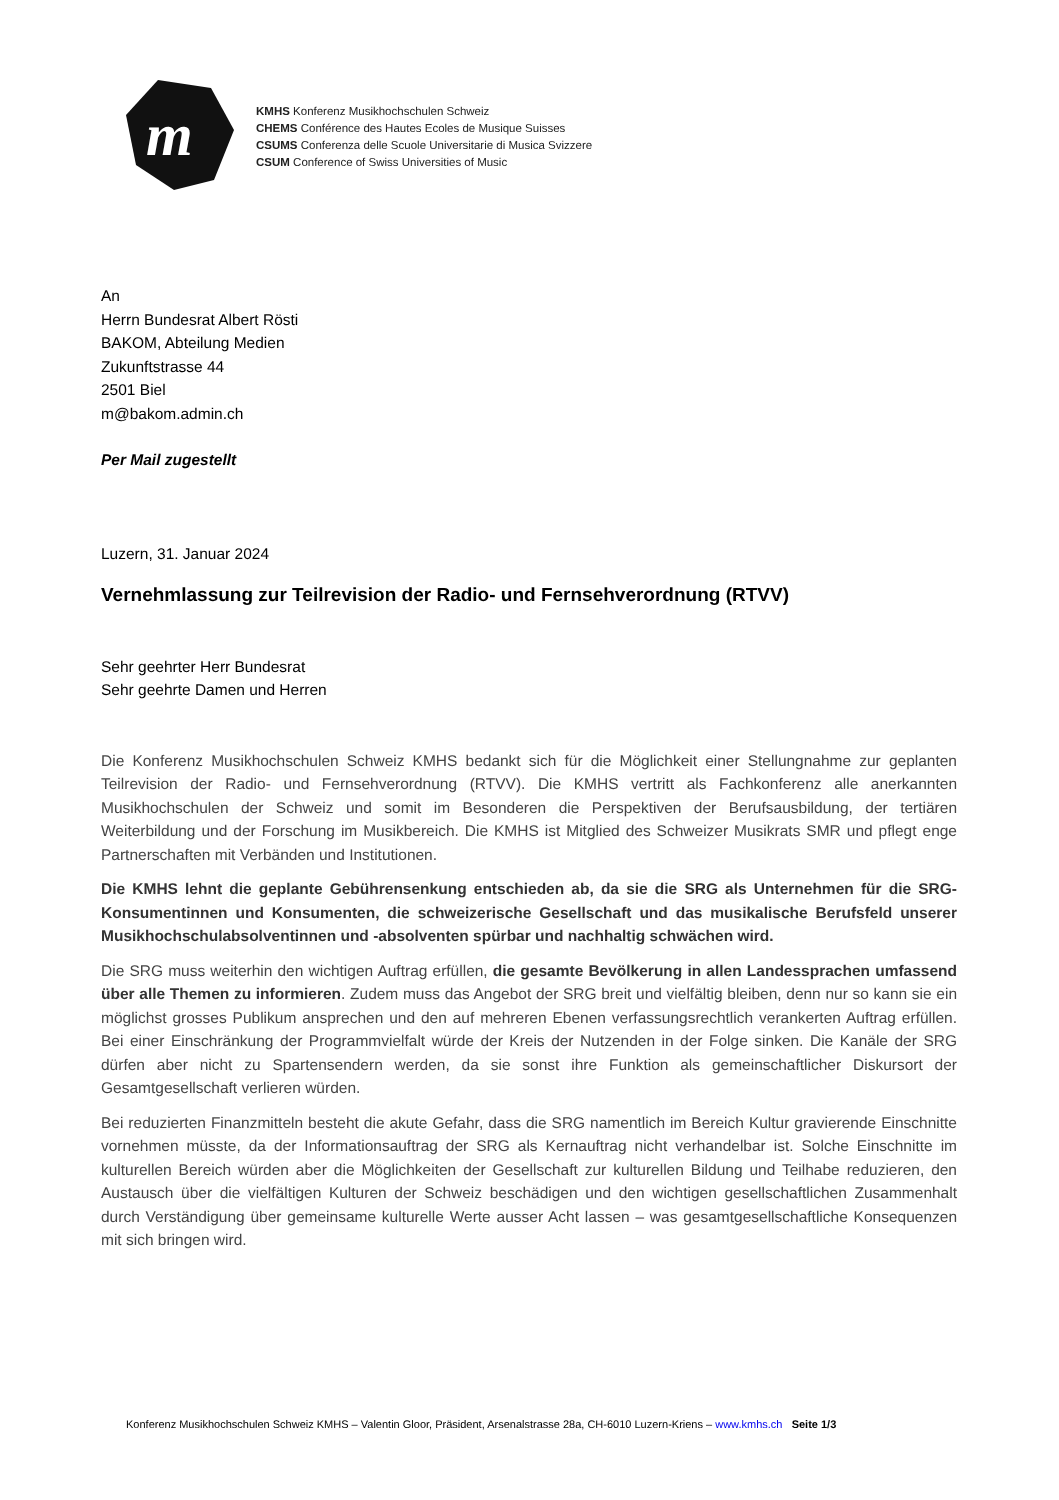m
KMHS Konferenz Musikhochschulen Schweiz
CHEMS Conférence des Hautes Ecoles de Musique Suisses
CSUMS Conferenza delle Scuole Universitarie di Musica Svizzere
CSUM Conference of Swiss Universities of Music
An
Herrn Bundesrat Albert Rösti
BAKOM, Abteilung Medien
Zukunftstrasse 44
2501 Biel
m@bakom.admin.ch
Per Mail zugestellt
Luzern, 31. Januar 2024
Vernehmlassung zur Teilrevision der Radio- und Fernsehverordnung (RTVV)
Sehr geehrter Herr Bundesrat
Sehr geehrte Damen und Herren
Die Konferenz Musikhochschulen Schweiz KMHS bedankt sich für die Möglichkeit einer Stellungnahme zur geplanten Teilrevision der Radio- und Fernsehverordnung (RTVV). Die KMHS vertritt als Fachkonferenz alle anerkannten Musikhochschulen der Schweiz und somit im Besonderen die Perspektiven der Berufsausbil­dung, der tertiären Weiterbildung und der Forschung im Musikbereich. Die KMHS ist Mitglied des Schweizer Musikrats SMR und pflegt enge Partnerschaften mit Verbänden und Institutionen.
Die KMHS lehnt die geplante Gebührensenkung entschieden ab, da sie die SRG als Unternehmen für die SRG-Konsumentinnen und Konsumenten, die schweizerische Gesellschaft und das musikalische Berufsfeld unserer Musikhochschulabsolventinnen und -absolventen spürbar und nachhaltig schwä­chen wird.
Die SRG muss weiterhin den wichtigen Auftrag erfüllen, die gesamte Bevölkerung in allen Landessprachen umfassend über alle Themen zu informieren. Zudem muss das Angebot der SRG breit und vielfältig blei­ben, denn nur so kann sie ein möglichst grosses Publikum ansprechen und den auf mehreren Ebenen verfas­sungsrechtlich verankerten Auftrag erfüllen. Bei einer Einschränkung der Programmvielfalt würde der Kreis der Nutzenden in der Folge sinken. Die Kanäle der SRG dürfen aber nicht zu Spartensendern werden, da sie sonst ihre Funktion als gemeinschaftlicher Diskursort der Gesamtgesellschaft verlieren würden.
Bei reduzierten Finanzmitteln besteht die akute Gefahr, dass die SRG namentlich im Bereich Kultur gravie­rende Einschnitte vornehmen müsste, da der Informationsauftrag der SRG als Kernauftrag nicht verhandelbar ist. Solche Einschnitte im kulturellen Bereich würden aber die Möglichkeiten der Gesellschaft zur kulturellen Bildung und Teilhabe reduzieren, den Austausch über die vielfältigen Kulturen der Schweiz beschädigen und den wichtigen gesellschaftlichen Zusammenhalt durch Verständigung über gemeinsame kulturelle Werte aus­ser Acht lassen – was gesamtgesellschaftliche Konsequenzen mit sich bringen wird.
Konferenz Musikhochschulen Schweiz KMHS – Valentin Gloor, Präsident, Arsenalstrasse 28a, CH-6010 Luzern-Kriens – www.kmhs.ch Seite 1/3